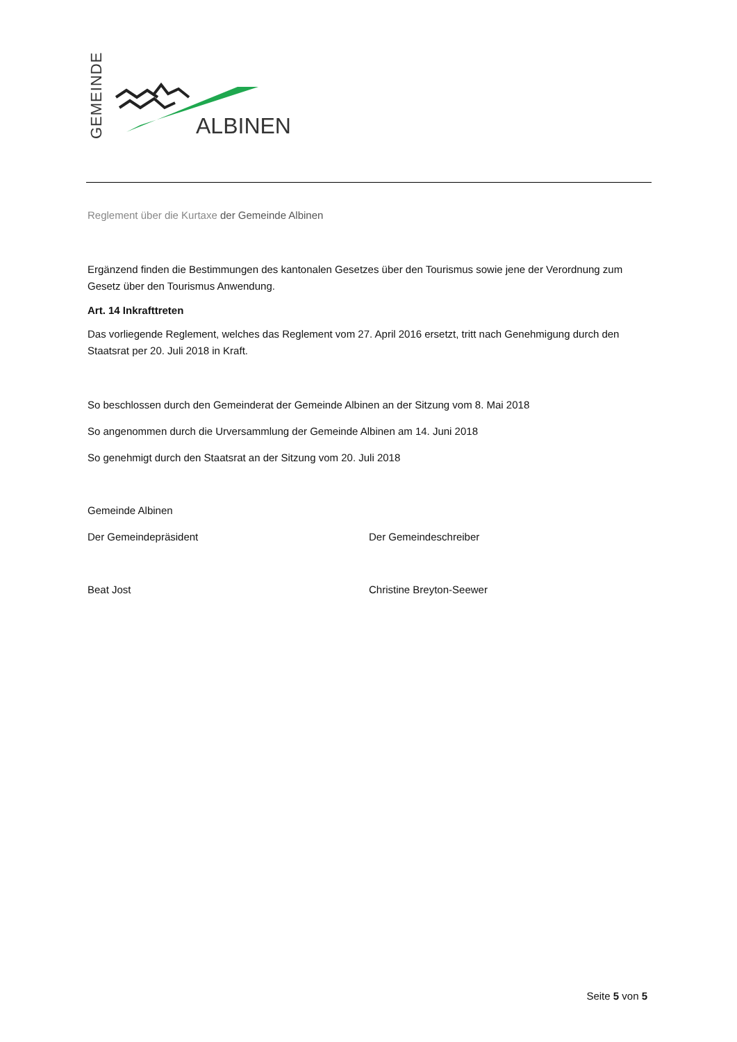GEMEINDE ALBINEN
Reglement über die Kurtaxe der Gemeinde Albinen
Ergänzend finden die Bestimmungen des kantonalen Gesetzes über den Tourismus sowie jene der Verordnung zum Gesetz über den Tourismus Anwendung.
Art. 14 Inkrafttreten
Das vorliegende Reglement, welches das Reglement vom 27. April 2016 ersetzt, tritt nach Genehmigung durch den Staatsrat per 20. Juli 2018 in Kraft.
So beschlossen durch den Gemeinderat der Gemeinde Albinen an der Sitzung vom 8. Mai 2018
So angenommen durch die Urversammlung der Gemeinde Albinen am 14. Juni 2018
So genehmigt durch den Staatsrat an der Sitzung vom 20. Juli 2018
Gemeinde Albinen
Der Gemeindepräsident Der Gemeindeschreiber
Beat Jost Christine Breyton-Seewer
Seite 5 von 5